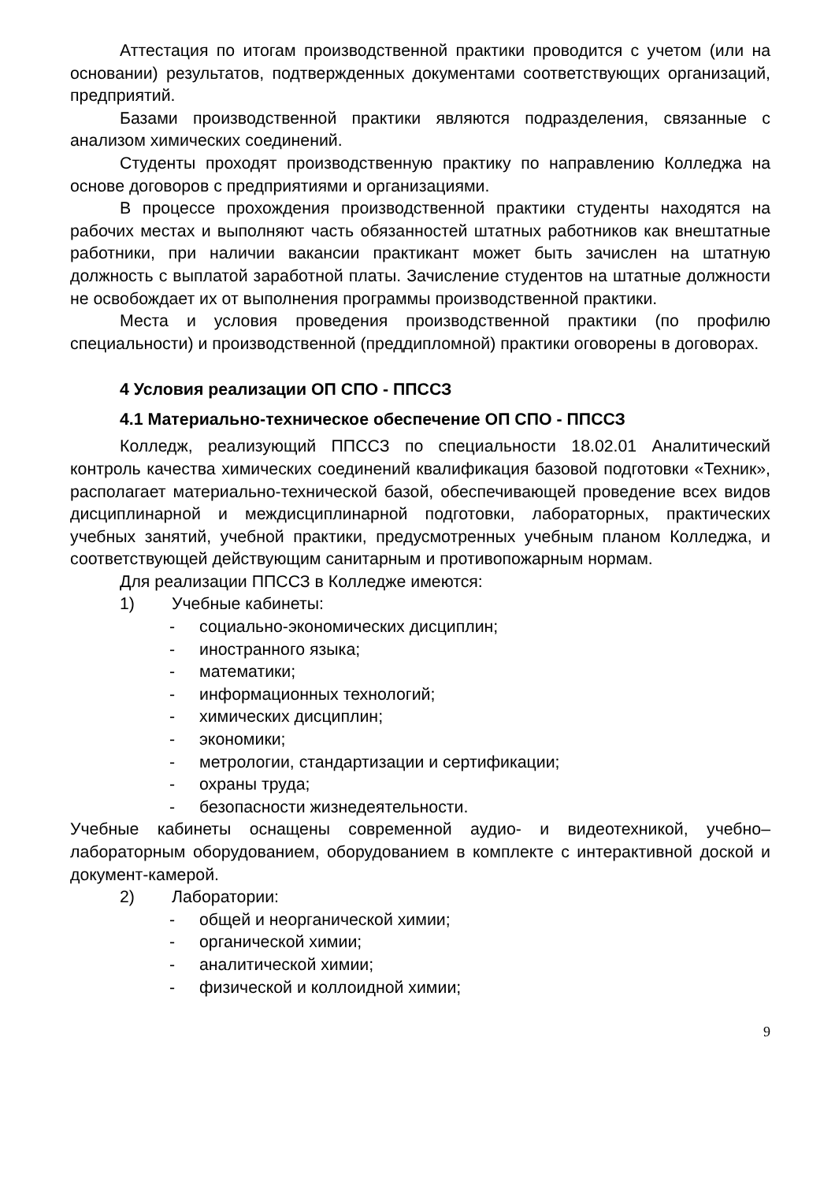Аттестация по итогам производственной практики проводится с учетом (или на основании) результатов, подтвержденных документами соответствующих организаций, предприятий.
Базами производственной практики являются подразделения, связанные с анализом химических соединений.
Студенты проходят производственную практику по направлению Колледжа на основе договоров с предприятиями и организациями.
В процессе прохождения производственной практики студенты находятся на рабочих местах и выполняют часть обязанностей штатных работников как внештатные работники, при наличии вакансии практикант может быть зачислен на штатную должность с выплатой заработной платы. Зачисление студентов на штатные должности не освобождает их от выполнения программы производственной практики.
Места и условия проведения производственной практики (по профилю специальности) и производственной (преддипломной) практики оговорены в договорах.
4 Условия реализации ОП СПО - ППССЗ
4.1 Материально-техническое обеспечение ОП СПО - ППССЗ
Колледж, реализующий ППССЗ по специальности 18.02.01 Аналитический контроль качества химических соединений квалификация базовой подготовки «Техник», располагает материально-технической базой, обеспечивающей проведение всех видов дисциплинарной и междисциплинарной подготовки, лабораторных, практических учебных занятий, учебной практики, предусмотренных учебным планом Колледжа, и соответствующей действующим санитарным и противопожарным нормам.
Для реализации ППССЗ в Колледже имеются:
1) Учебные кабинеты:
- социально-экономических дисциплин;
- иностранного языка;
- математики;
- информационных технологий;
- химических дисциплин;
- экономики;
- метрологии, стандартизации и сертификации;
- охраны труда;
- безопасности жизнедеятельности.
Учебные кабинеты оснащены современной аудио- и видеотехникой, учебно–лабораторным оборудованием, оборудованием в комплекте с интерактивной доской и документ-камерой.
2) Лаборатории:
- общей и неорганической химии;
- органической химии;
- аналитической химии;
- физической и коллоидной химии;
9